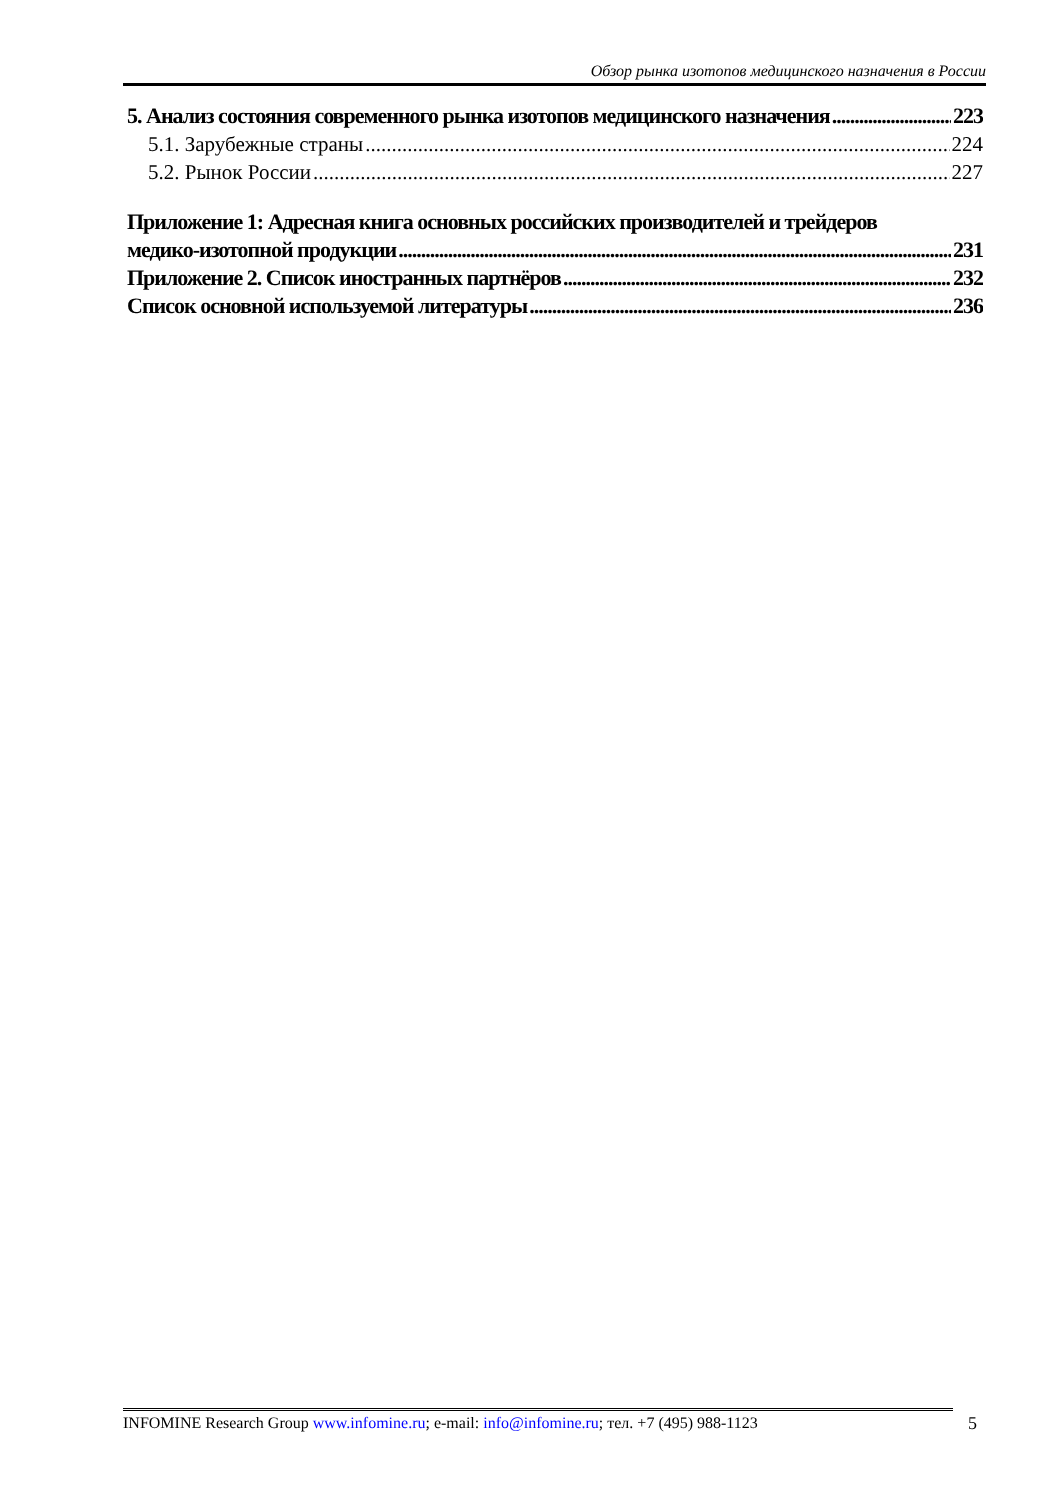Обзор рынка изотопов медицинского назначения в России
5. Анализ состояния современного рынка изотопов медицинского назначения 223
5.1. Зарубежные страны 224
5.2. Рынок России 227
Приложение 1: Адресная книга основных российских производителей и трейдеров
медико-изотопной продукции 231
Приложение 2. Список иностранных партнёров 232
Список основной используемой литературы 236
INFOMINE Research Group www.infomine.ru; e-mail: info@infomine.ru; тел. +7 (495) 988-1123
5